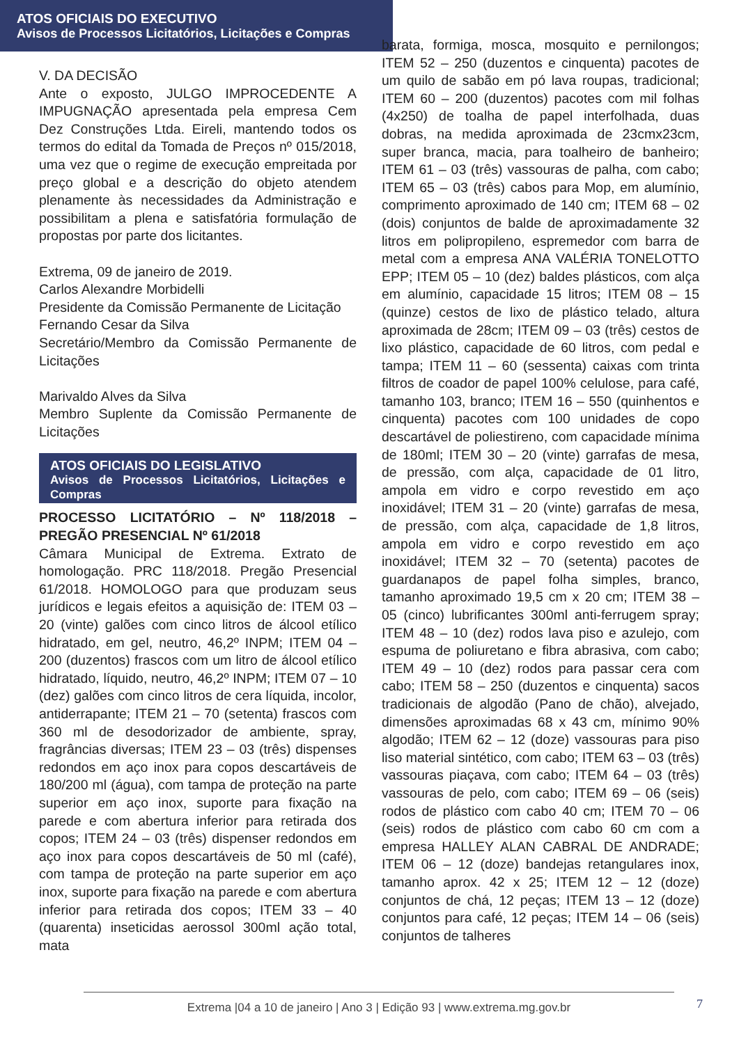ATOS OFICIAIS DO EXECUTIVO
Avisos de Processos Licitatórios, Licitações e Compras
V. DA DECISÃO
Ante o exposto, JULGO IMPROCEDENTE A IMPUGNAÇÃO apresentada pela empresa Cem Dez Construções Ltda. Eireli, mantendo todos os termos do edital da Tomada de Preços nº 015/2018, uma vez que o regime de execução empreitada por preço global e a descrição do objeto atendem plenamente às necessidades da Administração e possibilitam a plena e satisfatória formulação de propostas por parte dos licitantes.
Extrema, 09 de janeiro de 2019.
Carlos Alexandre Morbidelli
Presidente da Comissão Permanente de Licitação
Fernando Cesar da Silva
Secretário/Membro da Comissão Permanente de Licitações
Marivaldo Alves da Silva
Membro Suplente da Comissão Permanente de Licitações
ATOS OFICIAIS DO LEGISLATIVO
Avisos de Processos Licitatórios, Licitações e Compras
PROCESSO LICITATÓRIO – Nº 118/2018 – PREGÃO PRESENCIAL Nº 61/2018
Câmara Municipal de Extrema. Extrato de homologação. PRC 118/2018. Pregão Presencial 61/2018. HOMOLOGO para que produzam seus jurídicos e legais efeitos a aquisição de: ITEM 03 – 20 (vinte) galões com cinco litros de álcool etílico hidratado, em gel, neutro, 46,2º INPM; ITEM 04 – 200 (duzentos) frascos com um litro de álcool etílico hidratado, líquido, neutro, 46,2º INPM; ITEM 07 – 10 (dez) galões com cinco litros de cera líquida, incolor, antiderrapante; ITEM 21 – 70 (setenta) frascos com 360 ml de desodorizador de ambiente, spray, fragrâncias diversas; ITEM 23 – 03 (três) dispenses redondos em aço inox para copos descartáveis de 180/200 ml (água), com tampa de proteção na parte superior em aço inox, suporte para fixação na parede e com abertura inferior para retirada dos copos; ITEM 24 – 03 (três) dispenser redondos em aço inox para copos descartáveis de 50 ml (café), com tampa de proteção na parte superior em aço inox, suporte para fixação na parede e com abertura inferior para retirada dos copos; ITEM 33 – 40 (quarenta) inseticidas aerossol 300ml ação total, mata
barata, formiga, mosca, mosquito e pernilongos; ITEM 52 – 250 (duzentos e cinquenta) pacotes de um quilo de sabão em pó lava roupas, tradicional; ITEM 60 – 200 (duzentos) pacotes com mil folhas (4x250) de toalha de papel interfolhada, duas dobras, na medida aproximada de 23cmx23cm, super branca, macia, para toalheiro de banheiro; ITEM 61 – 03 (três) vassouras de palha, com cabo; ITEM 65 – 03 (três) cabos para Mop, em alumínio, comprimento aproximado de 140 cm; ITEM 68 – 02 (dois) conjuntos de balde de aproximadamente 32 litros em polipropileno, espremedor com barra de metal com a empresa ANA VALÉRIA TONELOTTO EPP; ITEM 05 – 10 (dez) baldes plásticos, com alça em alumínio, capacidade 15 litros; ITEM 08 – 15 (quinze) cestos de lixo de plástico telado, altura aproximada de 28cm; ITEM 09 – 03 (três) cestos de lixo plástico, capacidade de 60 litros, com pedal e tampa; ITEM 11 – 60 (sessenta) caixas com trinta filtros de coador de papel 100% celulose, para café, tamanho 103, branco; ITEM 16 – 550 (quinhentos e cinquenta) pacotes com 100 unidades de copo descartável de poliestireno, com capacidade mínima de 180ml; ITEM 30 – 20 (vinte) garrafas de mesa, de pressão, com alça, capacidade de 01 litro, ampola em vidro e corpo revestido em aço inoxidável; ITEM 31 – 20 (vinte) garrafas de mesa, de pressão, com alça, capacidade de 1,8 litros, ampola em vidro e corpo revestido em aço inoxidável; ITEM 32 – 70 (setenta) pacotes de guardanapos de papel folha simples, branco, tamanho aproximado 19,5 cm x 20 cm; ITEM 38 – 05 (cinco) lubrificantes 300ml anti-ferrugem spray; ITEM 48 – 10 (dez) rodos lava piso e azulejo, com espuma de poliuretano e fibra abrasiva, com cabo; ITEM 49 – 10 (dez) rodos para passar cera com cabo; ITEM 58 – 250 (duzentos e cinquenta) sacos tradicionais de algodão (Pano de chão), alvejado, dimensões aproximadas 68 x 43 cm, mínimo 90% algodão; ITEM 62 – 12 (doze) vassouras para piso liso material sintético, com cabo; ITEM 63 – 03 (três) vassouras piaçava, com cabo; ITEM 64 – 03 (três) vassouras de pelo, com cabo; ITEM 69 – 06 (seis) rodos de plástico com cabo 40 cm; ITEM 70 – 06 (seis) rodos de plástico com cabo 60 cm com a empresa HALLEY ALAN CABRAL DE ANDRADE; ITEM 06 – 12 (doze) bandejas retangulares inox, tamanho aprox. 42 x 25; ITEM 12 – 12 (doze) conjuntos de chá, 12 peças; ITEM 13 – 12 (doze) conjuntos para café, 12 peças; ITEM 14 – 06 (seis) conjuntos de talheres
Extrema |04 a 10 de janeiro | Ano 3 | Edição 93 | www.extrema.mg.gov.br 7